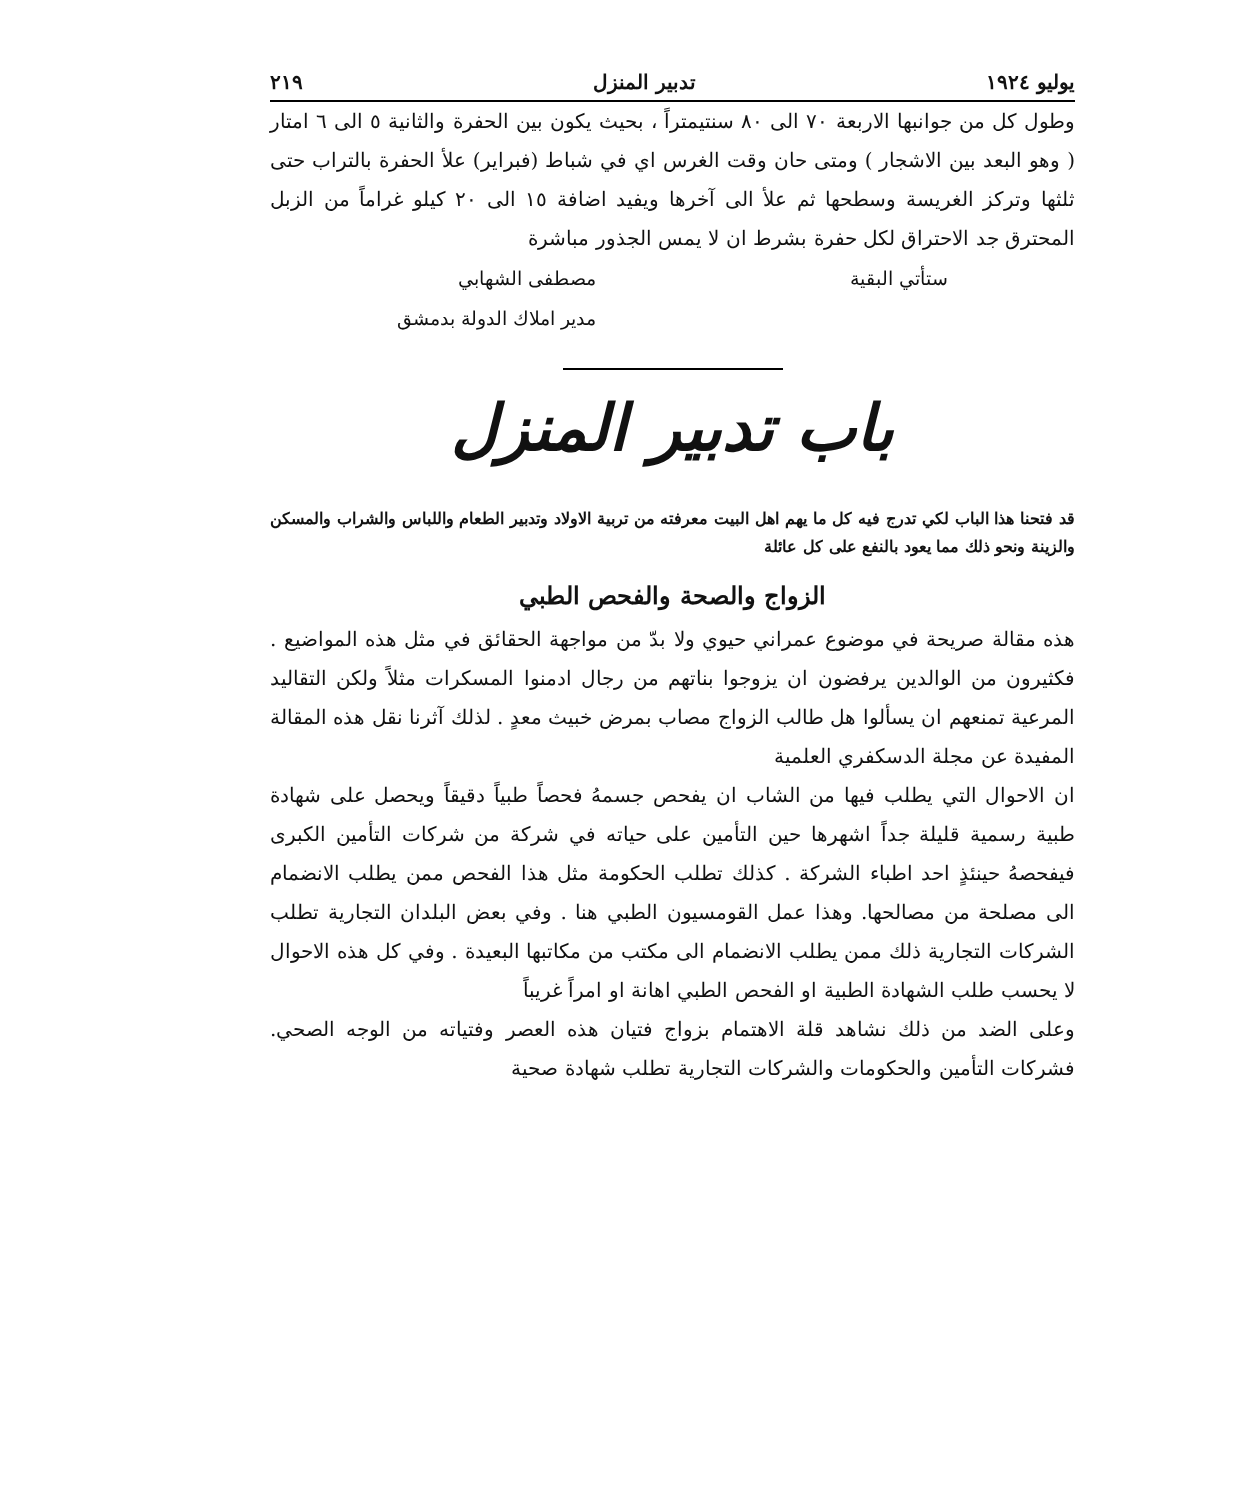يوليو ١٩٢٤ تدبير المنزل ٢١٩
وطول كل من جوانبها الاربعة ٧٠ الى ٨٠ سنتيمتراً ، بحيث يكون بين الحفرة والثانية ٥ الى ٦ امتار ( وهو البعد بين الاشجار ) ومتى حان وقت الغرس اي في شباط (فبراير) علأ الحفرة بالتراب حتى ثلثها وتركز الغريسة وسطحها ثم علأ الى آخرها ويفيد اضافة ١٥ الى ٢٠ كيلو غراماً من الزبل المحترق جد الاحتراق لكل حفرة بشرط ان لا يمس الجذور مباشرة
ستأتي البقية مصطفى الشهابي
مدير املاك الدولة بدمشق
باب تدبير المنزل
قد فتحنا هذا الباب لكي تدرج فيه كل ما يهم اهل البيت معرفته من تربية الاولاد وتدبير الطعام واللباس والشراب والمسكن والزينة ونحو ذلك مما يعود بالنفع على كل عائلة
الزواج والصحة والفحص الطبي
هذه مقالة صريحة في موضوع عمراني حيوي ولا بدّ من مواجهة الحقائق في مثل هذه المواضيع . فكثيرون من الوالدين يرفضون ان يزوجوا بناتهم من رجال ادمنوا المسكرات مثلاً ولكن التقاليد المرعية تمنعهم ان يسألوا هل طالب الزواج مصاب بمرض خبيث معدٍ . لذلك آثرنا نقل هذه المقالة المفيدة عن مجلة الدسكفري العلمية
ان الاحوال التي يطلب فيها من الشاب ان يفحص جسمهُ فحصاً طبياً دقيقاً ويحصل على شهادة طبية رسمية قليلة جداً اشهرها حين التأمين على حياته في شركة من شركات التأمين الكبرى فيفحصهُ حينئذٍ احد اطباء الشركة . كذلك تطلب الحكومة مثل هذا الفحص ممن يطلب الانضمام الى مصلحة من مصالحها. وهذا عمل القومسيون الطبي هنا . وفي بعض البلدان التجارية تطلب الشركات التجارية ذلك ممن يطلب الانضمام الى مكتب من مكاتبها البعيدة . وفي كل هذه الاحوال لا يحسب طلب الشهادة الطبية او الفحص الطبي اهانة او امراً غريباً
وعلى الضد من ذلك نشاهد قلة الاهتمام بزواج فتيان هذه العصر وفتياته من الوجه الصحي. فشركات التأمين والحكومات والشركات التجارية تطلب شهادة صحية